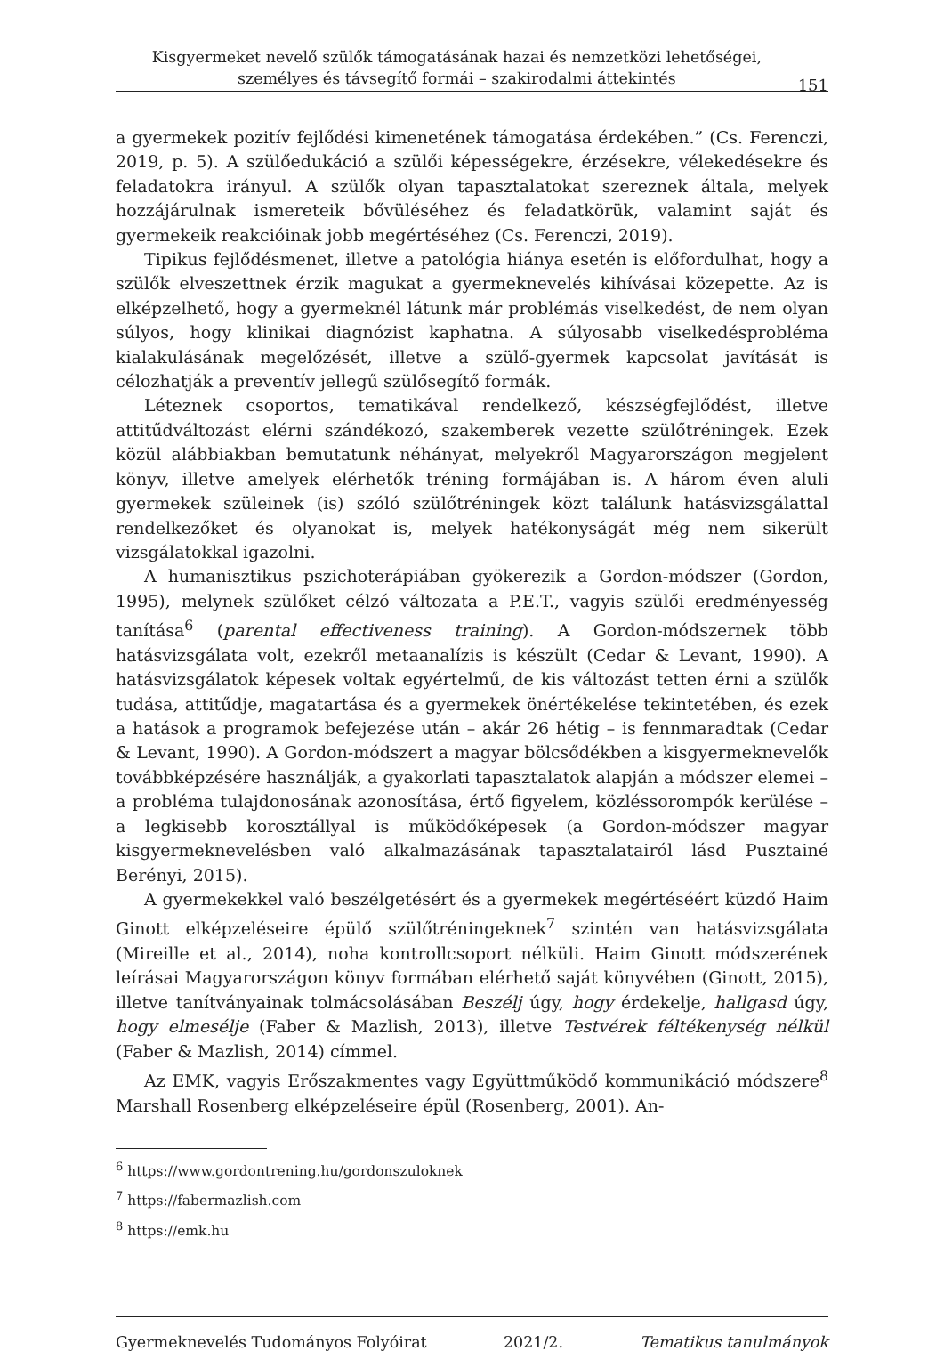Kisgyermeket nevelő szülők támogatásának hazai és nemzetközi lehetőségei,
személyes és távsegítő formái – szakirodalmi áttekintés
151
a gyermekek pozitív fejlődési kimenetének támogatása érdekében.” (Cs. Ferenczi, 2019, p. 5). A szülőedukáció a szülői képességekre, érzésekre, vélekedésekre és feladatokra irányul. A szülők olyan tapasztalatokat szereznek általa, melyek hozzájárulnak ismereteik bővüléséhez és feladatkörük, valamint saját és gyermekeik reakcióinak jobb megértéséhez (Cs. Ferenczi, 2019).
Tipikus fejlődésmenet, illetve a patológia hiánya esetén is előfordulhat, hogy a szülők elveszettnek érzik magukat a gyermeknevelés kihívásai közepette. Az is elképzelhető, hogy a gyermeknél látunk már problémás viselkedést, de nem olyan súlyos, hogy klinikai diagnózist kaphatna. A súlyosabb viselkedésprobléma kialakulásának megelőzését, illetve a szülő-gyermek kapcsolat javítását is célozhatják a preventív jellegű szülősegítő formák.
Léteznek csoportos, tematikával rendelkező, készségfejlődést, illetve attitűdváltozást elérni szándékozó, szakemberek vezette szülőtréningek. Ezek közül alábbiakban bemutatunk néhányat, melyekről Magyarországon megjelent könyv, illetve amelyek elérhetők tréning formájában is. A három éven aluli gyermekek szüleinek (is) szóló szülőtréningek közt találunk hatásvizsgálattal rendelkezőket és olyanokat is, melyek hatékonyságát még nem sikerült vizsgálatokkal igazolni.
A humanisztikus pszichoterápiában gyökerezik a Gordon-módszer (Gordon, 1995), melynek szülőket célzó változata a P.E.T., vagyis szülői eredményesség tanítása<sup>6</sup> (parental effectiveness training). A Gordon-módszernek több hatásvizsgálata volt, ezekről metaanalízis is készült (Cedar & Levant, 1990). A hatásvizsgálatok képesek voltak egyértelmű, de kis változást tetten érni a szülők tudása, attitűdje, magatartása és a gyermekek önértékelése tekintetében, és ezek a hatások a programok befejezése után – akár 26 hétig – is fennmaradtak (Cedar & Levant, 1990). A Gordon-módszert a magyar bölcsődékben a kisgyermeknevelők továbbképzésére használják, a gyakorlati tapasztalatok alapján a módszer elemei – a probléma tulajdonosának azonosítása, értő figyelem, közléssorompók kerülése – a legkisebb korosztállyal is működőképesek (a Gordon-módszer magyar kisgyermeknevelésben való alkalmazásának tapasztalatairól lásd Pusztainé Berényi, 2015).
A gyermekekkel való beszélgetésért és a gyermekek megértéséért küzdő Haim Ginott elképzeléseire épülő szülőtréningeknek<sup>7</sup> szintén van hatásvizsgálata (Mireille et al., 2014), noha kontrollcsoport nélküli. Haim Ginott módszerének leírásai Magyarországon könyv formában elérhető saját könyvében (Ginott, 2015), illetve tanítványainak tolmácsolásában Beszélj úgy, hogy érdekelje, hallgasd úgy, hogy elmesélje (Faber & Mazlish, 2013), illetve Testvérek féltékenység nélkül (Faber & Mazlish, 2014) címmel.
Az EMK, vagyis Erőszakmentes vagy Együttműködő kommunikáció módszere<sup>8</sup> Marshall Rosenberg elképzeléseire épül (Rosenberg, 2001). An-
<sup>6</sup> https://www.gordontrening.hu/gordonszuloknek
<sup>7</sup> https://fabermazlish.com
<sup>8</sup> https://emk.hu
Gyermeknevelés Tudományos Folyóirat 2021/2. Tematikus tanulmányok